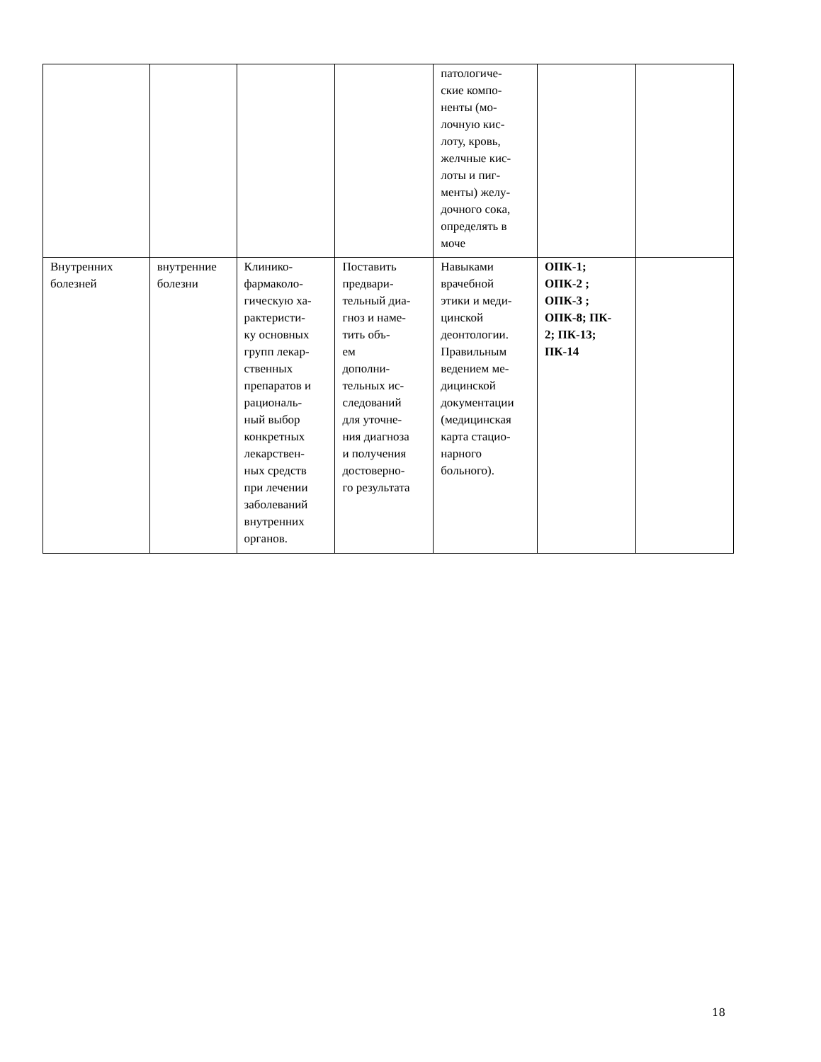| | | | | патологиче- ские компо- ненты (мо- лочную кис- лоту, кровь, желчные кис- лоты и пиг- менты) желу- дочного сока, определять в моче | | |
| Внутренних болезней | внутренние болезни | Клинико- фармаколо- гическую ха- рактеристи- ку основных групп лекар- ственных препаратов и рациональ- ный выбор конкретных лекарствен- ных средств при лечении заболеваний внутренних органов. | Поставить предвари- тельный диа- гноз и наме- тить объ- ем дополни- тельных ис- следований для уточне- ния диагноза и получения достоверно- го результата | Навыками врачебной этики и меди- цинской деонтологии. Правильным ведением ме- дицинской документации (медицинская карта стацио- нарного больного). | ОПК-1; ОПК-2 ; ОПК-3 ; ОПК-8; ПК- 2; ПК-13; ПК-14 | |
18